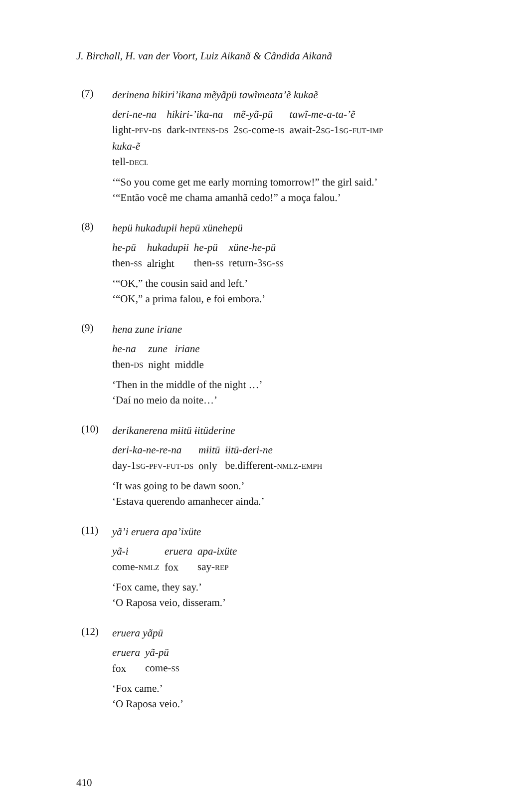J. Birchall, H. van der Voort, Luiz Aikanã & Cândida Aikanã
(7)
derinena hikiri’ikana mẽyãpü tawĩmeata’ẽ kukaẽ
| deri-ne-na | hikiri-’ika-na | mẽ-yã-pü | tawĩ-me-a-ta-’ẽ |
| light- PFV - DS | dark- INTENS - DS | 2 SG -come- IS | await-2 SG -1 SG - FUT - IMP |
| kuka-ẽ | | | |
| tell- DECL | | | |
‘“So you come get me early morning tomorrow!” the girl said.’
‘“Então você me chama amanhã cedo!” a moça falou.’
(8)
hepü hukadupɨi hepü xünehepü
| he-pü | hukadupɨi | he-pü | xüne-he-pü |
| then- SS | alright | then- SS | return-3 SG - SS |
‘“OK,” the cousin said and left.’
‘“OK,” a prima falou, e foi embora.’
(9)
hena zune iriane
| he-na | zune | iriane |
| then- DS | night | middle |
‘Then in the middle of the night …’
‘Daí no meio da noite…’
(10)
derikanerena mɨitü ɨitüderine
| deri-ka-ne-re-na | mɨitü | ɨitü-deri-ne |
| day-1 SG - PFV - FUT - DS | only | be.different- NMLZ - EMPH |
‘It was going to be dawn soon.’
‘Estava querendo amanhecer ainda.’
(11)
yã’i eruera apa’ixüte
| yã-i | eruera | apa-ixüte |
| come- NMLZ | fox | say- REP |
‘Fox came, they say.’
‘O Raposa veio, disseram.’
(12)
eruera yãpü
| eruera | yã-pü |
| fox | come- SS |
‘Fox came.’
‘O Raposa veio.’
410